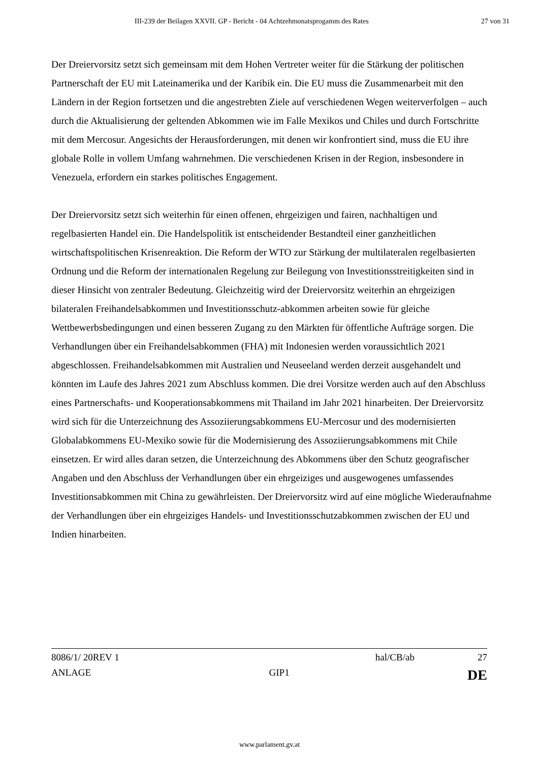III-239 der Beilagen XXVII. GP - Bericht - 04 Achtzehmonatsprogamm des Rates 27 von 31
Der Dreiervorsitz setzt sich gemeinsam mit dem Hohen Vertreter weiter für die Stärkung der politischen Partnerschaft der EU mit Lateinamerika und der Karibik ein. Die EU muss die Zusammenarbeit mit den Ländern in der Region fortsetzen und die angestrebten Ziele auf verschiedenen Wegen weiterverfolgen – auch durch die Aktualisierung der geltenden Abkommen wie im Falle Mexikos und Chiles und durch Fortschritte mit dem Mercosur. Angesichts der Herausforderungen, mit denen wir konfrontiert sind, muss die EU ihre globale Rolle in vollem Umfang wahrnehmen. Die verschiedenen Krisen in der Region, insbesondere in Venezuela, erfordern ein starkes politisches Engagement.
Der Dreiervorsitz setzt sich weiterhin für einen offenen, ehrgeizigen und fairen, nachhaltigen und regelbasierten Handel ein. Die Handelspolitik ist entscheidender Bestandteil einer ganzheitlichen wirtschaftspolitischen Krisenreaktion. Die Reform der WTO zur Stärkung der multilateralen regelbasierten Ordnung und die Reform der internationalen Regelung zur Beilegung von Investitionsstreitigkeiten sind in dieser Hinsicht von zentraler Bedeutung. Gleichzeitig wird der Dreiervorsitz weiterhin an ehrgeizigen bilateralen Freihandelsabkommen und Investitionsschutz-abkommen arbeiten sowie für gleiche Wettbewerbsbedingungen und einen besseren Zugang zu den Märkten für öffentliche Aufträge sorgen. Die Verhandlungen über ein Freihandelsabkommen (FHA) mit Indonesien werden voraussichtlich 2021 abgeschlossen. Freihandelsabkommen mit Australien und Neuseeland werden derzeit ausgehandelt und könnten im Laufe des Jahres 2021 zum Abschluss kommen. Die drei Vorsitze werden auch auf den Abschluss eines Partnerschafts- und Kooperationsabkommens mit Thailand im Jahr 2021 hinarbeiten. Der Dreiervorsitz wird sich für die Unterzeichnung des Assoziierungsabkommens EU-Mercosur und des modernisierten Globalabkommens EU-Mexiko sowie für die Modernisierung des Assoziierungsabkommens mit Chile einsetzen. Er wird alles daran setzen, die Unterzeichnung des Abkommens über den Schutz geografischer Angaben und den Abschluss der Verhandlungen über ein ehrgeiziges und ausgewogenes umfassendes Investitionsabkommen mit China zu gewährleisten. Der Dreiervorsitz wird auf eine mögliche Wiederaufnahme der Verhandlungen über ein ehrgeiziges Handels- und Investitionsschutzabkommen zwischen der EU und Indien hinarbeiten.
8086/1/ 20REV 1 hal/CB/ab 27
ANLAGE GIP1 DE
www.parlament.gv.at